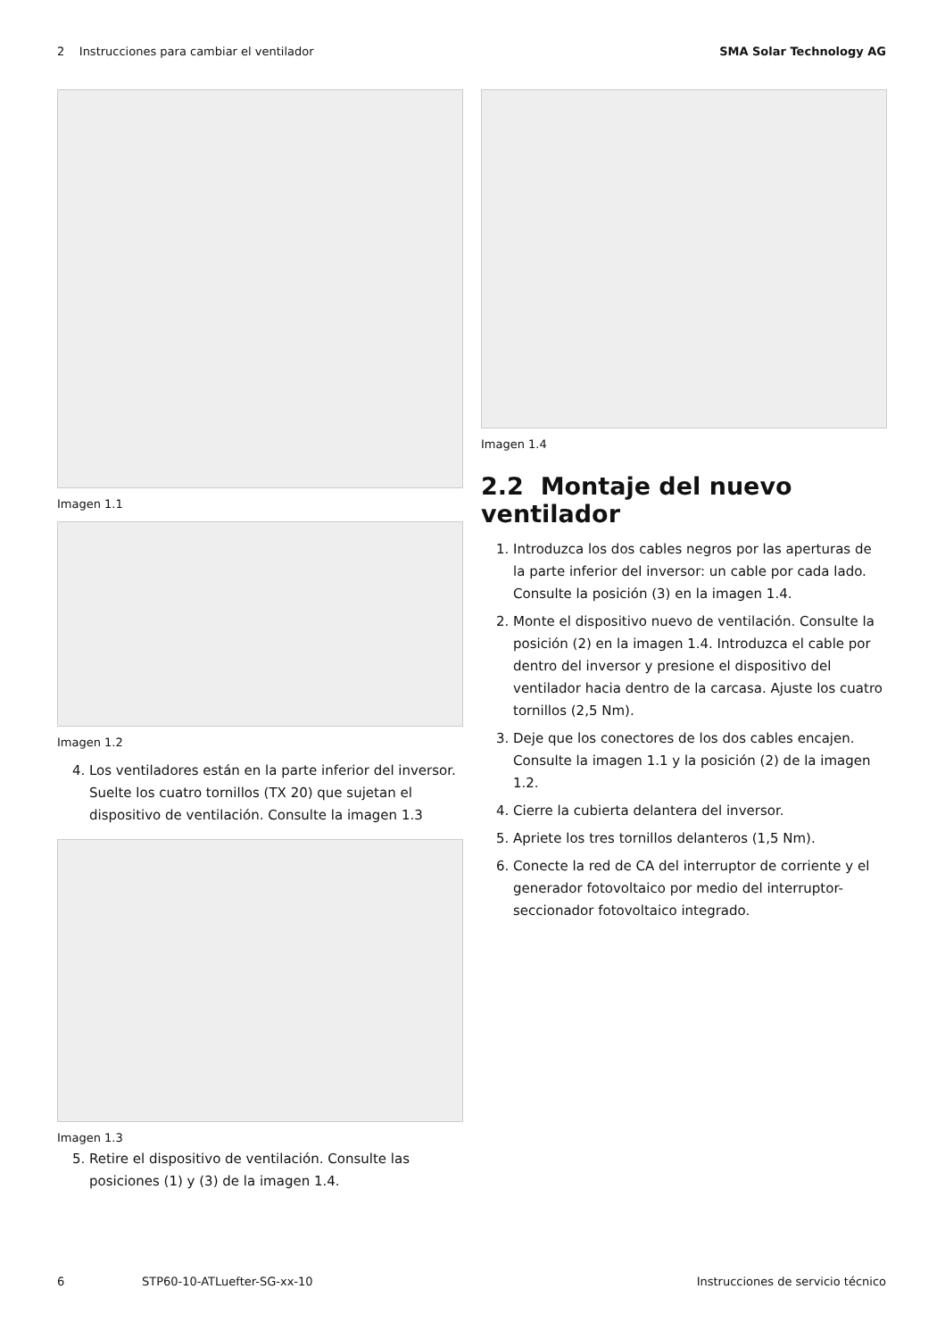2 Instrucciones para cambiar el ventilador SMA Solar Technology AG
Imagen 1.1
Imagen 1.2
4. Los ventiladores están en la parte inferior del inversor. Suelte los cuatro tornillos (TX 20) que sujetan el dispositivo de ventilación. Consulte la imagen 1.3
Imagen 1.3
5. Retire el dispositivo de ventilación. Consulte las posiciones (1) y (3) de la imagen 1.4.
Imagen 1.4
2.2 Montaje del nuevo ventilador
1. Introduzca los dos cables negros por las aperturas de la parte inferior del inversor: un cable por cada lado. Consulte la posición (3) en la imagen 1.4.
2. Monte el dispositivo nuevo de ventilación. Consulte la posición (2) en la imagen 1.4. Introduzca el cable por dentro del inversor y presione el dispositivo del ventilador hacia dentro de la carcasa. Ajuste los cuatro tornillos (2,5 Nm).
3. Deje que los conectores de los dos cables encajen. Consulte la imagen 1.1 y la posición (2) de la imagen 1.2.
4. Cierre la cubierta delantera del inversor.
5. Apriete los tres tornillos delanteros (1,5 Nm).
6. Conecte la red de CA del interruptor de corriente y el generador fotovoltaico por medio del interruptor-seccionador fotovoltaico integrado.
6 STP60-10-ATLuefter-SG-xx-10 Instrucciones de servicio técnico